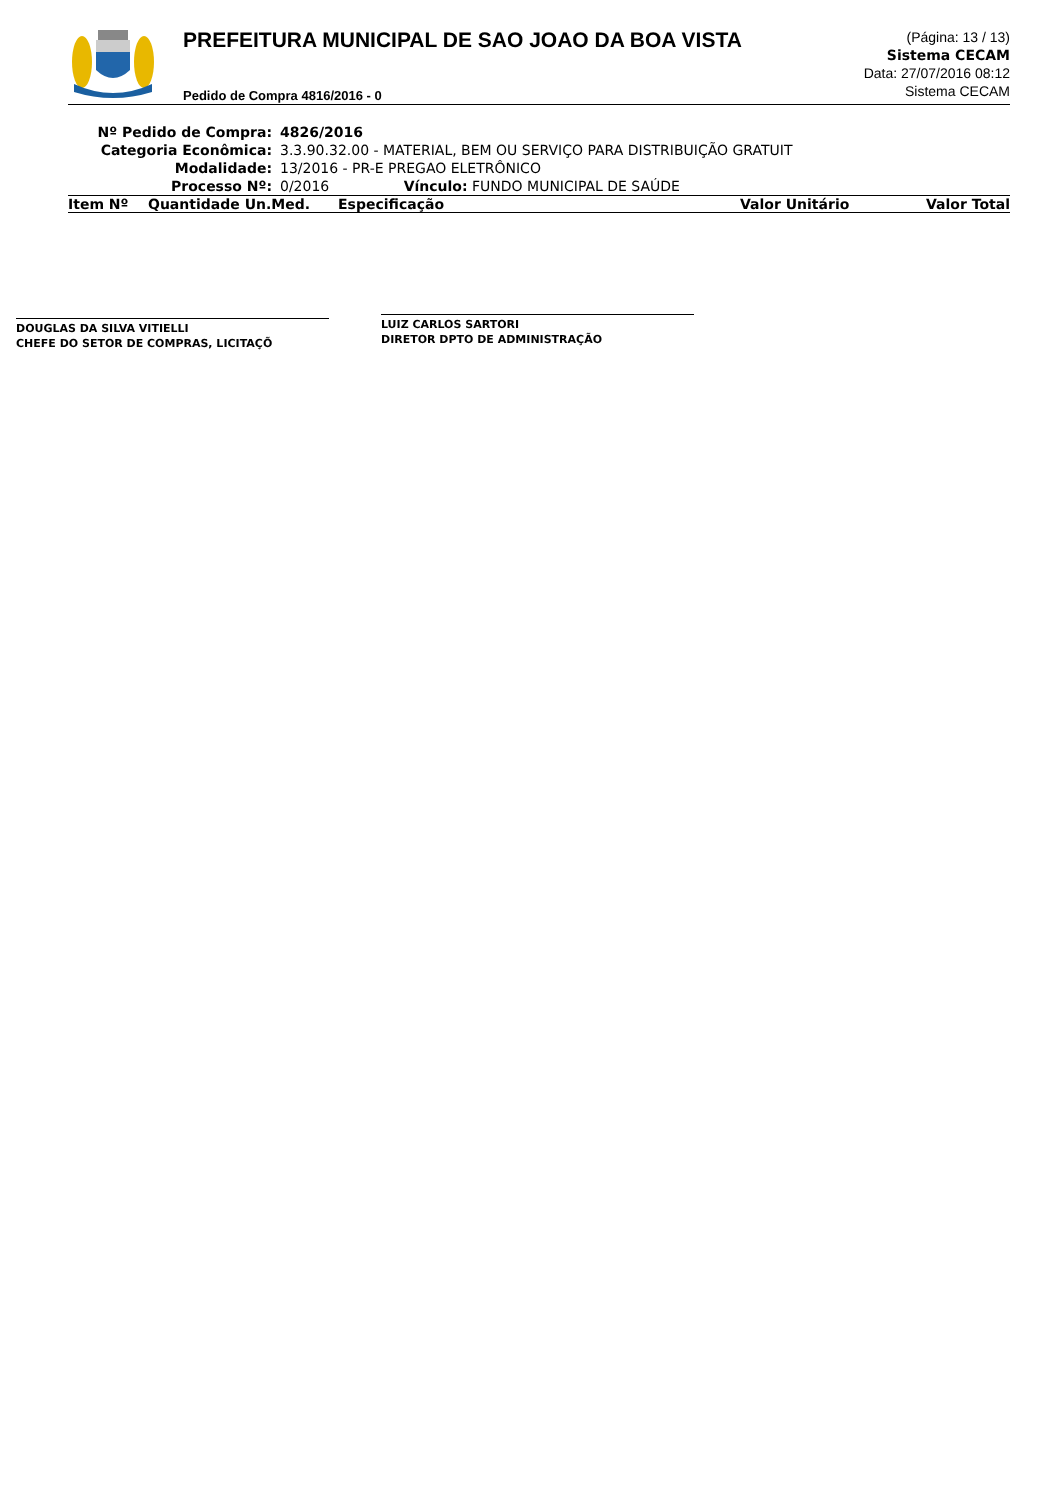PREFEITURA MUNICIPAL DE SAO JOAO DA BOA VISTA
Pedido de Compra 4816/2016 - 0
(Página: 13 / 13)
Sistema CECAM
Data: 27/07/2016 08:12
Sistema CECAM
| Nº Pedido de Compra: | 4826/2016 |
| Categoria Econômica: | 3.3.90.32.00 - MATERIAL, BEM OU SERVIÇO PARA DISTRIBUIÇÃO GRATUIT |
| Modalidade: | 13/2016 - PR-E PREGAO ELETRÔNICO |
| Processo Nº: | 0/2016 Vínculo: FUNDO MUNICIPAL DE SAÚDE |
| Item Nº | Quantidade Un.Med. | Especificação | Valor Unitário | Valor Total |
| --- | --- | --- | --- | --- |
DOUGLAS DA SILVA VITIELLI
CHEFE DO SETOR DE COMPRAS, LICITAÇÕ
LUIZ CARLOS SARTORI
DIRETOR DPTO DE ADMINISTRAÇÃO